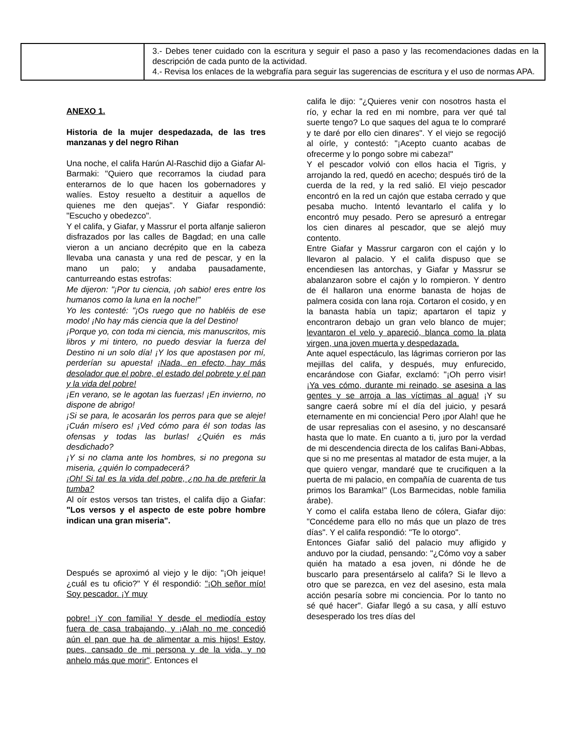| | 3.- Debes tener cuidado con la escritura y seguir el paso a paso y las recomendaciones dadas en la descripción de cada punto de la actividad. 4.- Revisa los enlaces de la webgrafía para seguir las sugerencias de escritura y el uso de normas APA. |
ANEXO 1.
Historia de la mujer despedazada, de las tres manzanas y del negro Rihan
Una noche, el califa Harún Al-Raschid dijo a Giafar Al-Barmaki: "Quiero que recorramos la ciudad para enterarnos de lo que hacen los gobernadores y walíes. Estoy resuelto a destituir a aquellos de quienes me den quejas". Y Giafar respondió: "Escucho y obedezco".
Y el califa, y Giafar, y Massrur el porta alfanje salieron disfrazados por las calles de Bagdad; en una calle vieron a un anciano decrépito que en la cabeza llevaba una canasta y una red de pescar, y en la mano un palo; y andaba pausadamente, canturreando estas estrofas:
Me dijeron: "¡Por tu ciencia, ¡oh sabio! eres entre los humanos como la luna en la noche!"
Yo les contesté: "¡Os ruego que no habléis de ese modo! ¡No hay más ciencia que la del Destino!
¡Porque yo, con toda mi ciencia, mis manuscritos, mis libros y mi tintero, no puedo desviar la fuerza del Destino ni un solo día! ¡Y los que apostasen por mí, perderían su apuesta! ¡Nada, en efecto, hay más desolador que el pobre, el estado del pobrete y el pan y la vida del pobre!
¡En verano, se le agotan las fuerzas! ¡En invierno, no dispone de abrigo!
¡Si se para, le acosarán los perros para que se aleje! ¡Cuán mísero es! ¡Ved cómo para él son todas las ofensas y todas las burlas! ¿Quién es más desdichado?
¡Y si no clama ante los hombres, si no pregona su miseria, ¿quién lo compadecerá?
¡Oh! Si tal es la vida del pobre, ¿no ha de preferir la tumba?
Al oír estos versos tan tristes, el califa dijo a Giafar: "Los versos y el aspecto de este pobre hombre indican una gran miseria".
Después se aproximó al viejo y le dijo: "¡Oh jeique! ¿cuál es tu oficio?" Y él respondió: "¡Oh señor mío! Soy pescador. ¡Y muy
pobre! ¡Y con familia! Y desde el mediodía estoy fuera de casa trabajando, y ¡Alah no me concedió aún el pan que ha de alimentar a mis hijos! Estoy, pues, cansado de mi persona y de la vida, y no anhelo más que morir". Entonces el
califa le dijo: "¿Quieres venir con nosotros hasta el río, y echar la red en mi nombre, para ver qué tal suerte tengo? Lo que saques del agua te lo compraré y te daré por ello cien dinares". Y el viejo se regocijó al oírle, y contestó: "¡Acepto cuanto acabas de ofrecerme y lo pongo sobre mi cabeza!"
Y el pescador volvió con ellos hacia el Tigris, y arrojando la red, quedó en acecho; después tiró de la cuerda de la red, y la red salió. El viejo pescador encontró en la red un cajón que estaba cerrado y que pesaba mucho. Intentó levantarlo el califa y lo encontró muy pesado. Pero se apresuró a entregar los cien dinares al pescador, que se alejó muy contento.
Entre Giafar y Massrur cargaron con el cajón y lo llevaron al palacio. Y el califa dispuso que se encendiesen las antorchas, y Giafar y Massrur se abalanzaron sobre el cajón y lo rompieron. Y dentro de él hallaron una enorme banasta de hojas de palmera cosida con lana roja. Cortaron el cosido, y en la banasta había un tapiz; apartaron el tapiz y encontraron debajo un gran velo blanco de mujer; levantaron el velo y apareció, blanca como la plata virgen, una joven muerta y despedazada.
Ante aquel espectáculo, las lágrimas corrieron por las mejillas del califa, y después, muy enfurecido, encarándose con Giafar, exclamó: "¡Oh perro visir! ¡Ya ves cómo, durante mi reinado, se asesina a las gentes y se arroja a las víctimas al agua! ¡Y su sangre caerá sobre mí el día del juicio, y pesará eternamente en mi conciencia! Pero ¡por Alah! que he de usar represalias con el asesino, y no descansaré hasta que lo mate. En cuanto a ti, juro por la verdad de mi descendencia directa de los califas Bani-Abbas, que si no me presentas al matador de esta mujer, a la que quiero vengar, mandaré que te crucifiquen a la puerta de mi palacio, en compañía de cuarenta de tus primos los Baramka!" (Los Barmecidas, noble familia árabe).
Y como el califa estaba lleno de cólera, Giafar dijo: "Concédeme para ello no más que un plazo de tres días". Y el califa respondió: "Te lo otorgo".
Entonces Giafar salió del palacio muy afligido y anduvo por la ciudad, pensando: "¿Cómo voy a saber quién ha matado a esa joven, ni dónde he de buscarlo para presentárselo al califa? Si le llevo a otro que se parezca, en vez del asesino, esta mala acción pesaría sobre mi conciencia. Por lo tanto no sé qué hacer". Giafar llegó a su casa, y allí estuvo desesperado los tres días del